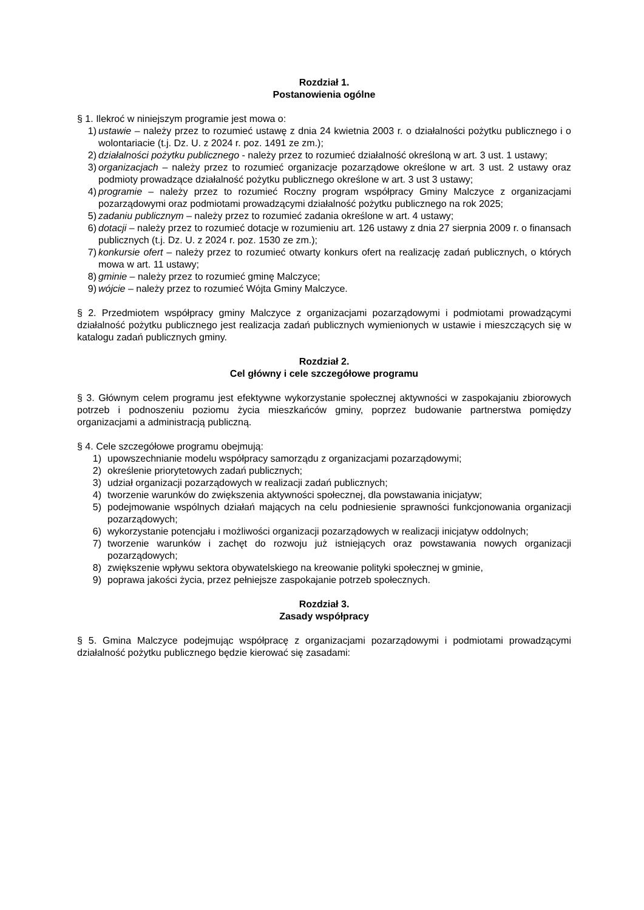Rozdział 1.
Postanowienia ogólne
§ 1. Ilekroć w niniejszym programie jest mowa o:
1) ustawie – należy przez to rozumieć ustawę z dnia 24 kwietnia 2003 r. o działalności pożytku publicznego i o wolontariacie (t.j. Dz. U. z 2024 r. poz. 1491 ze zm.);
2) działalności pożytku publicznego - należy przez to rozumieć działalność określoną w art. 3 ust. 1 ustawy;
3) organizacjach – należy przez to rozumieć organizacje pozarządowe określone w art. 3 ust. 2 ustawy oraz podmioty prowadzące działalność pożytku publicznego określone w art. 3 ust 3 ustawy;
4) programie – należy przez to rozumieć Roczny program współpracy Gminy Malczyce z organizacjami pozarządowymi oraz podmiotami prowadzącymi działalność pożytku publicznego na rok 2025;
5) zadaniu publicznym – należy przez to rozumieć zadania określone w art. 4 ustawy;
6) dotacji – należy przez to rozumieć dotacje w rozumieniu art. 126 ustawy z dnia 27 sierpnia 2009 r. o finansach publicznych (t.j. Dz. U. z 2024 r. poz. 1530 ze zm.);
7) konkursie ofert – należy przez to rozumieć otwarty konkurs ofert na realizację zadań publicznych, o których mowa w art. 11 ustawy;
8) gminie – należy przez to rozumieć gminę Malczyce;
9) wójcie – należy przez to rozumieć Wójta Gminy Malczyce.
§ 2. Przedmiotem współpracy gminy Malczyce z organizacjami pozarządowymi i podmiotami prowadzącymi działalność pożytku publicznego jest realizacja zadań publicznych wymienionych w ustawie i mieszczących się w katalogu zadań publicznych gminy.
Rozdział 2.
Cel główny i cele szczegółowe programu
§ 3. Głównym celem programu jest efektywne wykorzystanie społecznej aktywności w zaspokajaniu zbiorowych potrzeb i podnoszeniu poziomu życia mieszkańców gminy, poprzez budowanie partnerstwa pomiędzy organizacjami a administracją publiczną.
§ 4. Cele szczegółowe programu obejmują:
1) upowszechnianie modelu współpracy samorządu z organizacjami pozarządowymi;
2) określenie priorytetowych zadań publicznych;
3) udział organizacji pozarządowych w realizacji zadań publicznych;
4) tworzenie warunków do zwiększenia aktywności społecznej, dla powstawania inicjatyw;
5) podejmowanie wspólnych działań mających na celu podniesienie sprawności funkcjonowania organizacji pozarządowych;
6) wykorzystanie potencjału i możliwości organizacji pozarządowych w realizacji inicjatyw oddolnych;
7) tworzenie warunków i zachęt do rozwoju już istniejących oraz powstawania nowych organizacji pozarządowych;
8) zwiększenie wpływu sektora obywatelskiego na kreowanie polityki społecznej w gminie,
9) poprawa jakości życia, przez pełniejsze zaspokajanie potrzeb społecznych.
Rozdział 3.
Zasady współpracy
§ 5. Gmina Malczyce podejmując współpracę z organizacjami pozarządowymi i podmiotami prowadzącymi działalność pożytku publicznego będzie kierować się zasadami: